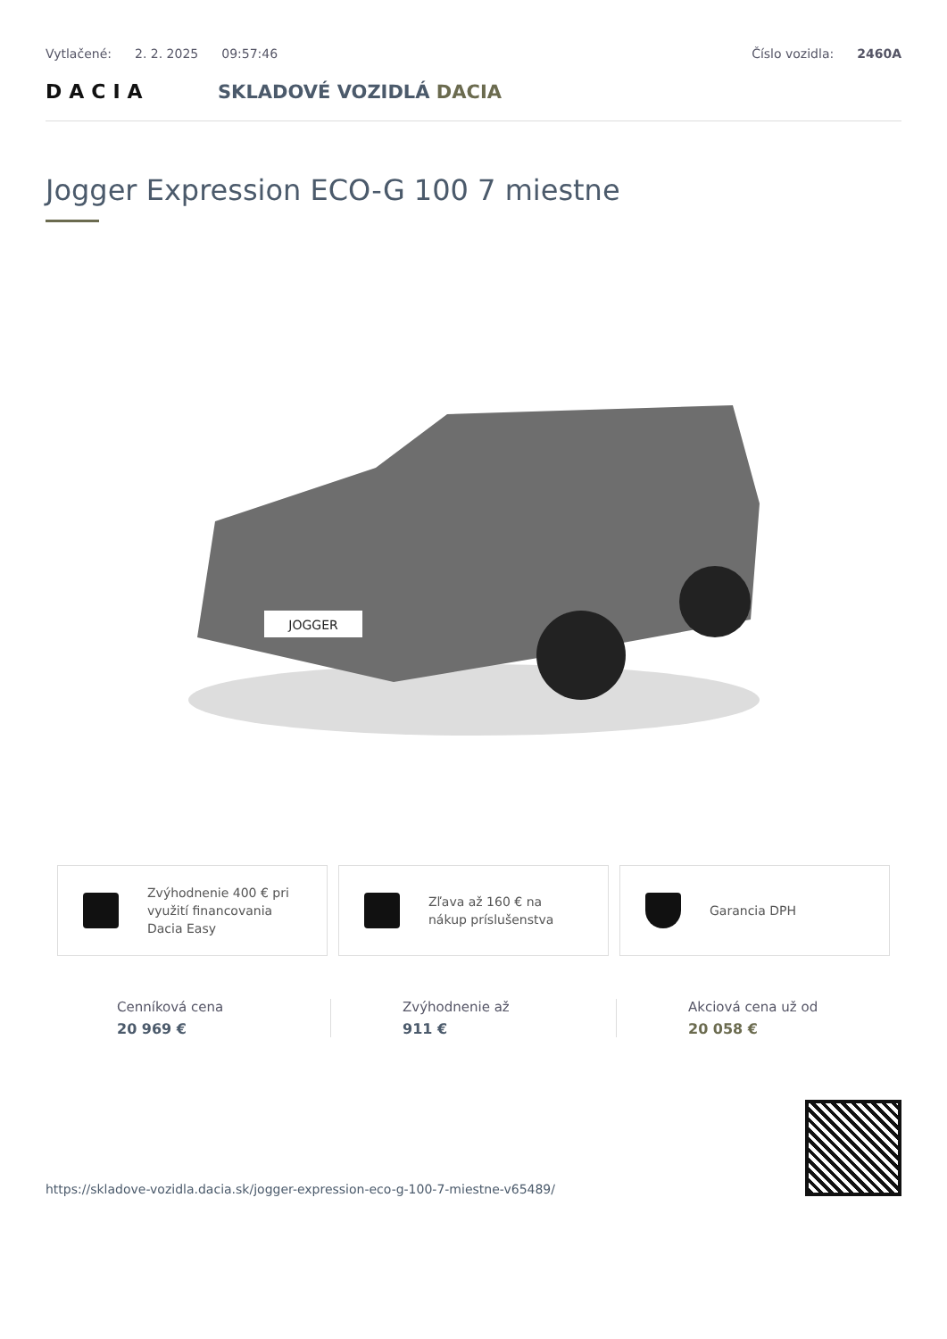Vytlačené: 2. 2. 2025 09:57:46 Číslo vozidla: 2460A
DACIA SKLADOVÉ VOZIDLÁ DACIA
Jogger Expression ECO-G 100 7 miestne
JOGGER
Zvýhodnenie 400 € pri využití financovania Dacia Easy
Zľava až 160 € na nákup príslušenstva
Garancia DPH
Cenníková cena
20 969 €
Zvýhodnenie až
911 €
Akciová cena už od
20 058 €
https://skladove-vozidla.dacia.sk/jogger-expression-eco-g-100-7-miestne-v65489/